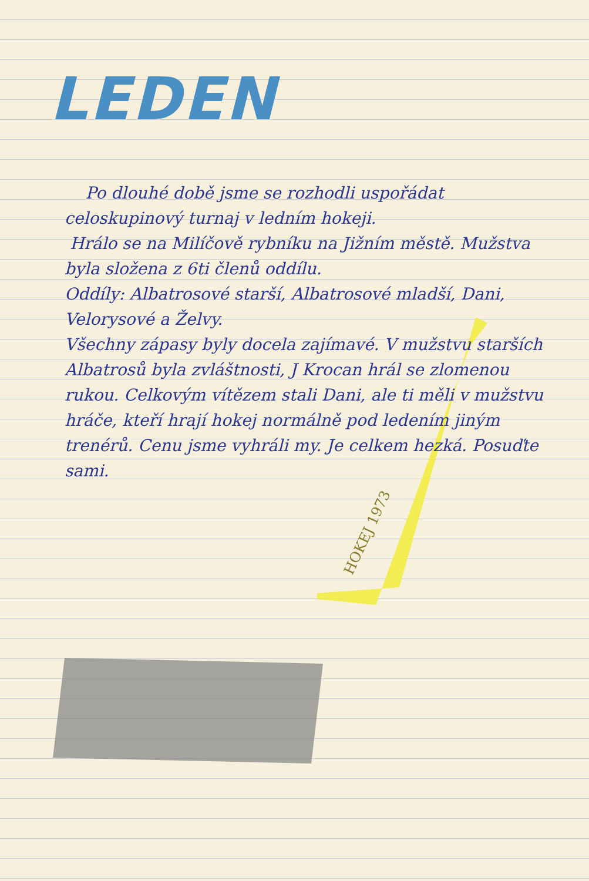HOKEJ 1973
LEDEN
Po dlouhé době jsme se rozhodli uspořádat celoskupinový turnaj v ledním hokeji.
Hrálo se na Milíčově rybníku na Jižním městě. Mužstva byla složena z 6ti členů oddílu.
Oddíly: Albatrosové starší, Albatrosové mladší, Dani, Velorysové a Želvy.
Všechny zápasy byly docela zajímavé. V mužstvu starších Albatrosů byla zvláštnosti, J Krocan hrál se zlomenou rukou. Celkovým vítězem stali Dani, ale ti měli v mužstvu hráče, kteří hrají hokej normálně pod ledením jiným trenérů. Cenu jsme vyhráli my. Je celkem hezká. Posuďte sami.